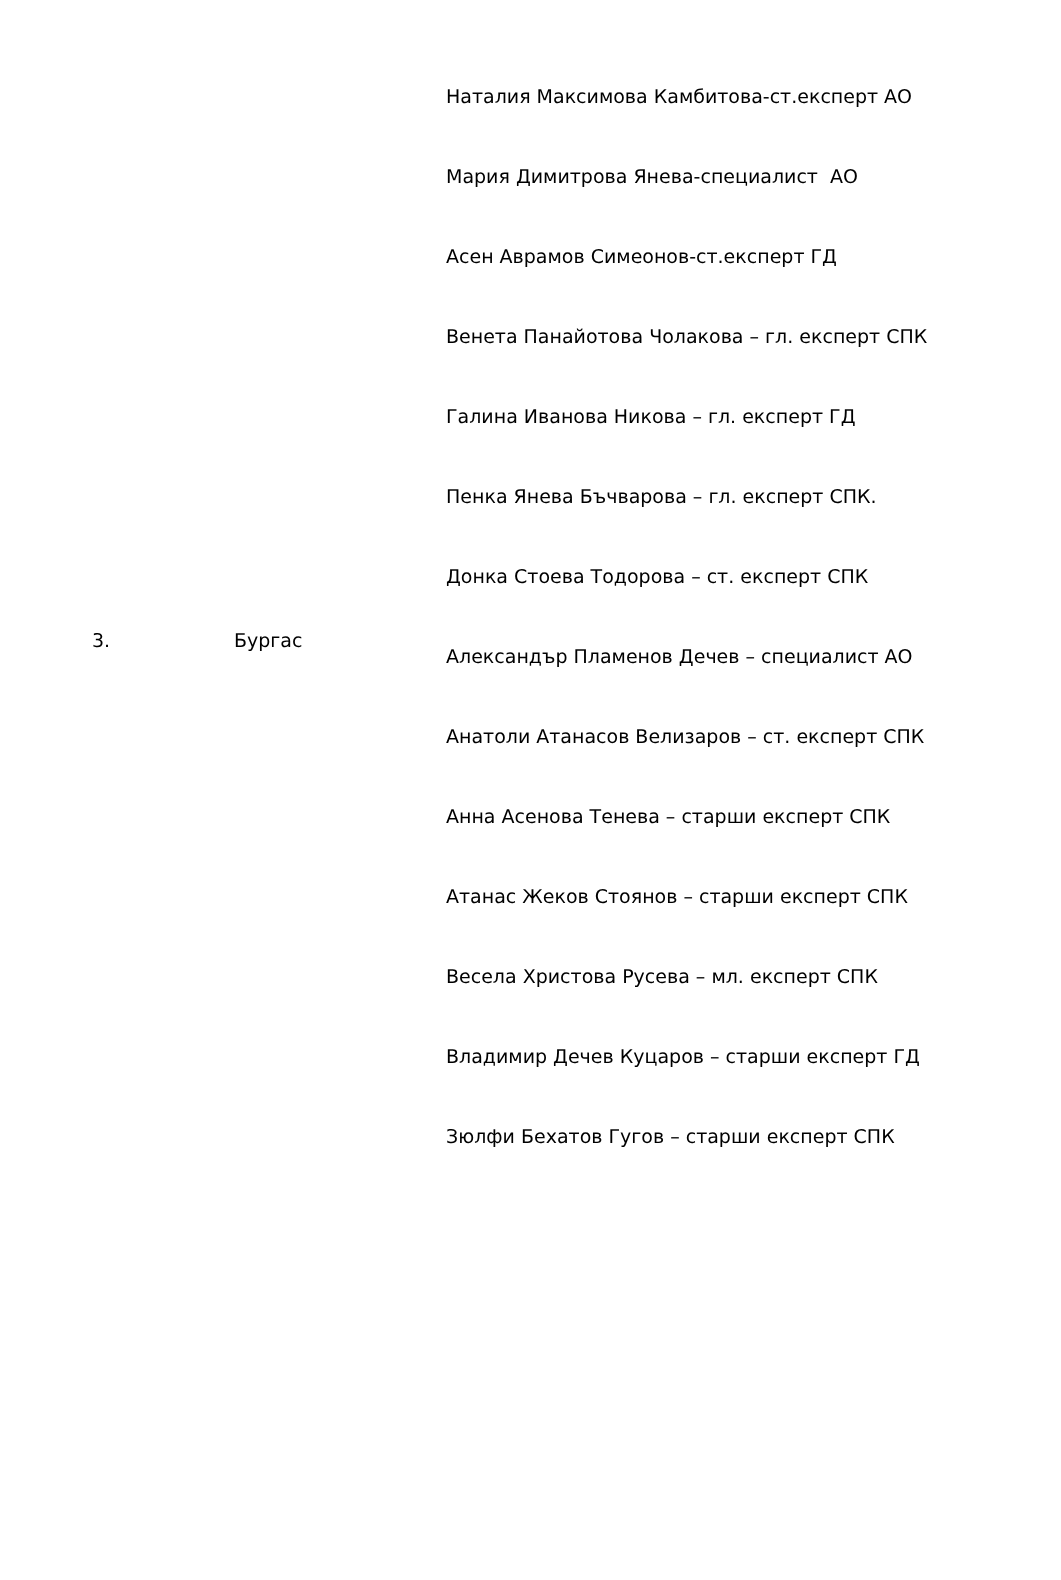| 3. | Бургас | Наталия Максимова Камбитова-ст.експерт АО Мария Димитрова Янева-специалист АО Асен Аврамов Симеонов-ст.експерт ГД Венета Панайотова Чолакова – гл. експерт СПК Галина Иванова Никова – гл. експерт ГД Пенка Янева Бъчварова – гл. експерт СПК. Донка Стоева Тодорова – ст. експерт СПК Александър Пламенов Дечев – специалист АО Анатоли Атанасов Велизаров – ст. експерт СПК Анна Асенова Тенева – старши експерт СПК Атанас Жеков Стоянов – старши експерт СПК Весела Христова Русева – мл. експерт СПК Владимир Дечев Куцаров – старши експерт ГД Зюлфи Бехатов Гугов – старши експерт СПК |